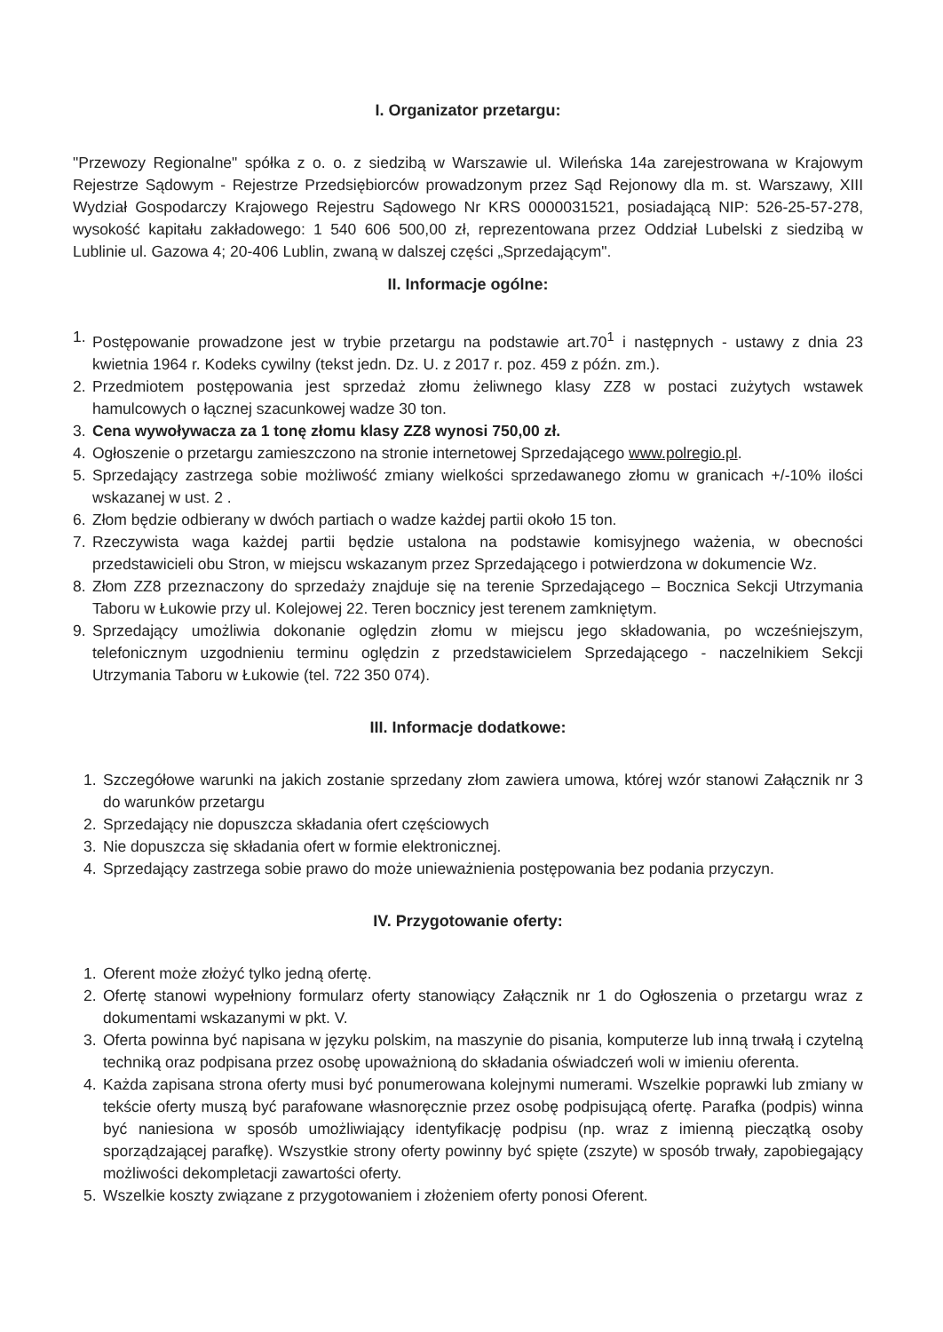I. Organizator przetargu:
"Przewozy Regionalne" spółka z o. o. z siedzibą w Warszawie ul. Wileńska 14a zarejestrowana w Krajowym Rejestrze Sądowym - Rejestrze Przedsiębiorców prowadzonym przez Sąd Rejonowy dla m. st. Warszawy, XIII Wydział Gospodarczy Krajowego Rejestru Sądowego Nr KRS 0000031521, posiadającą NIP: 526-25-57-278, wysokość kapitału zakładowego: 1 540 606 500,00 zł, reprezentowana przez Oddział Lubelski z siedzibą w Lublinie ul. Gazowa 4; 20-406 Lublin, zwaną w dalszej części „Sprzedającym".
II. Informacje ogólne:
1. Postępowanie prowadzone jest w trybie przetargu na podstawie art.70<sup>1</sup> i następnych - ustawy z dnia 23 kwietnia 1964 r. Kodeks cywilny (tekst jedn. Dz. U. z 2017 r. poz. 459 z późn. zm.).
2. Przedmiotem postępowania jest sprzedaż złomu żeliwnego klasy ZZ8 w postaci zużytych wstawek hamulcowych o łącznej szacunkowej wadze 30 ton.
3. Cena wywoływacza za 1 tonę złomu klasy ZZ8 wynosi 750,00 zł.
4. Ogłoszenie o przetargu zamieszczono na stronie internetowej Sprzedającego www.polregio.pl.
5. Sprzedający zastrzega sobie możliwość zmiany wielkości sprzedawanego złomu w granicach +/-10% ilości wskazanej w ust. 2 .
6. Złom będzie odbierany w dwóch partiach o wadze każdej partii około 15 ton.
7. Rzeczywista waga każdej partii będzie ustalona na podstawie komisyjnego ważenia, w obecności przedstawicieli obu Stron, w miejscu wskazanym przez Sprzedającego i potwierdzona w dokumencie Wz.
8. Złom ZZ8 przeznaczony do sprzedaży znajduje się na terenie Sprzedającego – Bocznica Sekcji Utrzymania Taboru w Łukowie przy ul. Kolejowej 22. Teren bocznicy jest terenem zamkniętym.
9. Sprzedający umożliwia dokonanie oględzin złomu w miejscu jego składowania, po wcześniejszym, telefonicznym uzgodnieniu terminu oględzin z przedstawicielem Sprzedającego - naczelnikiem Sekcji Utrzymania Taboru w Łukowie (tel. 722 350 074).
III. Informacje dodatkowe:
1. Szczegółowe warunki na jakich zostanie sprzedany złom zawiera umowa, której wzór stanowi Załącznik nr 3 do warunków przetargu
2. Sprzedający nie dopuszcza składania ofert częściowych
3. Nie dopuszcza się składania ofert w formie elektronicznej.
4. Sprzedający zastrzega sobie prawo do może unieważnienia postępowania bez podania przyczyn.
IV. Przygotowanie oferty:
1. Oferent może złożyć tylko jedną ofertę.
2. Ofertę stanowi wypełniony formularz oferty stanowiący Załącznik nr 1 do Ogłoszenia o przetargu wraz z dokumentami wskazanymi w pkt. V.
3. Oferta powinna być napisana w języku polskim, na maszynie do pisania, komputerze lub inną trwałą i czytelną techniką oraz podpisana przez osobę upoważnioną do składania oświadczeń woli w imieniu oferenta.
4. Każda zapisana strona oferty musi być ponumerowana kolejnymi numerami. Wszelkie poprawki lub zmiany w tekście oferty muszą być parafowane własnoręcznie przez osobę podpisującą ofertę. Parafka (podpis) winna być naniesiona w sposób umożliwiający identyfikację podpisu (np. wraz z imienną pieczątką osoby sporządzającej parafkę). Wszystkie strony oferty powinny być spięte (zszyte) w sposób trwały, zapobiegający możliwości dekompletacji zawartości oferty.
5. Wszelkie koszty związane z przygotowaniem i złożeniem oferty ponosi Oferent.